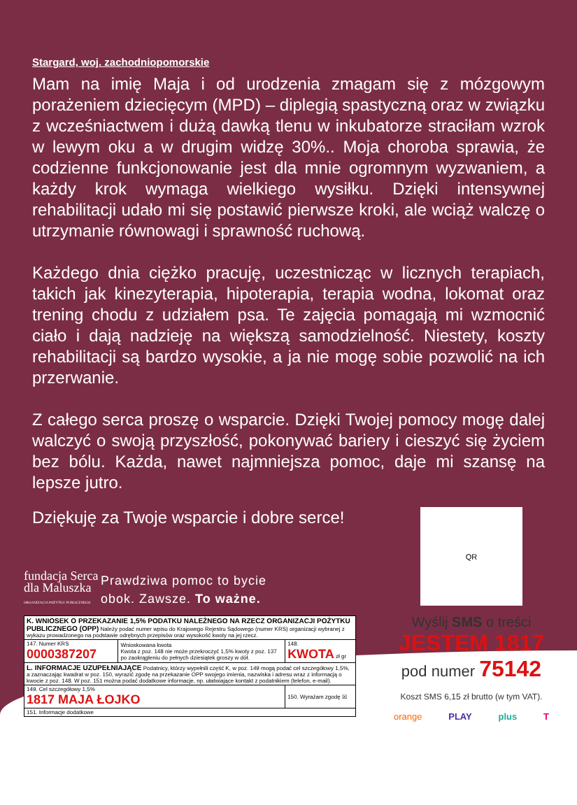Stargard, woj. zachodniopomorskie
Mam na imię Maja i od urodzenia zmagam się z mózgowym porażeniem dziecięcym (MPD) – diplegią spastyczną oraz w związku z wcześniactwem i dużą dawką tlenu w inkubatorze straciłam wzrok w lewym oku a w drugim widzę 30%.. Moja choroba sprawia, że codzienne funkcjonowanie jest dla mnie ogromnym wyzwaniem, a każdy krok wymaga wielkiego wysiłku. Dzięki intensywnej rehabilitacji udało mi się postawić pierwsze kroki, ale wciąż walczę o utrzymanie równowagi i sprawność ruchową.
Każdego dnia ciężko pracuję, uczestnicząc w licznych terapiach, takich jak kinezyterapia, hipoterapia, terapia wodna, lokomat oraz trening chodu z udziałem psa. Te zajęcia pomagają mi wzmocnić ciało i dają nadzieję na większą samodzielność. Niestety, koszty rehabilitacji są bardzo wysokie, a ja nie mogę sobie pozwolić na ich przerwanie.
Z całego serca proszę o wsparcie. Dzięki Twojej pomocy mogę dalej walczyć o swoją przyszłość, pokonywać bariery i cieszyć się życiem bez bólu. Każda, nawet najmniejsza pomoc, daje mi szansę na lepsze jutro.
Dziękuję za Twoje wsparcie i dobre serce!
fundacja Serca dla Maluszka
ORGANIZACJA POŻYTKU PUBLICZNEGO
Prawdziwa pomoc to bycie
obok. Zawsze. To ważne.
| K. WNIOSEK O PRZEKAZANIE 1,5% PODATKU NALEŻNEGO NA RZECZ ORGANIZACJI POŻYTKU PUBLICZNEGO (OPP) Należy podać numer wpisu do Krajowego Rejestru Sądowego (numer KRS) organizacji wybranej z wykazu prowadzonego na podstawie odrębnych przepisów oraz wysokość kwoty na jej rzecz. | | | |
| 147. Numer KRS 0000387207 | Wnioskowana kwota Kwota z poz. 148 nie może przekroczyć 1,5% kwoty z poz. 137 po zaokrągleniu do pełnych dziesiątek groszy w dół. | 148. KWOTA zł gr | |
| L. INFORMACJE UZUPEŁNIAJĄCE Podatnicy, którzy wypełnili część K, w poz. 149 mogą podać cel szczegółowy 1,5%, a zaznaczając kwadrat w poz. 150, wyrazić zgodę na przekazanie OPP swojego imienia, nazwiska i adresu wraz z informacją o kwocie z poz. 148. W poz. 151 można podać dodatkowe informacje, np. ułatwiające kontakt z podatnikiem (telefon, e-mail). | | | |
| 149. Cel szczegółowy 1,5% 1817 MAJA ŁOJKO | | | 150. Wyrażam zgodę ☒ |
| 151. Informacje dodatkowe | | | |
QR
Wyślij SMS o treści
JESTEM 1817
pod numer 75142
Koszt SMS 6,15 zł brutto (w tym VAT).
orange PLAY plus T